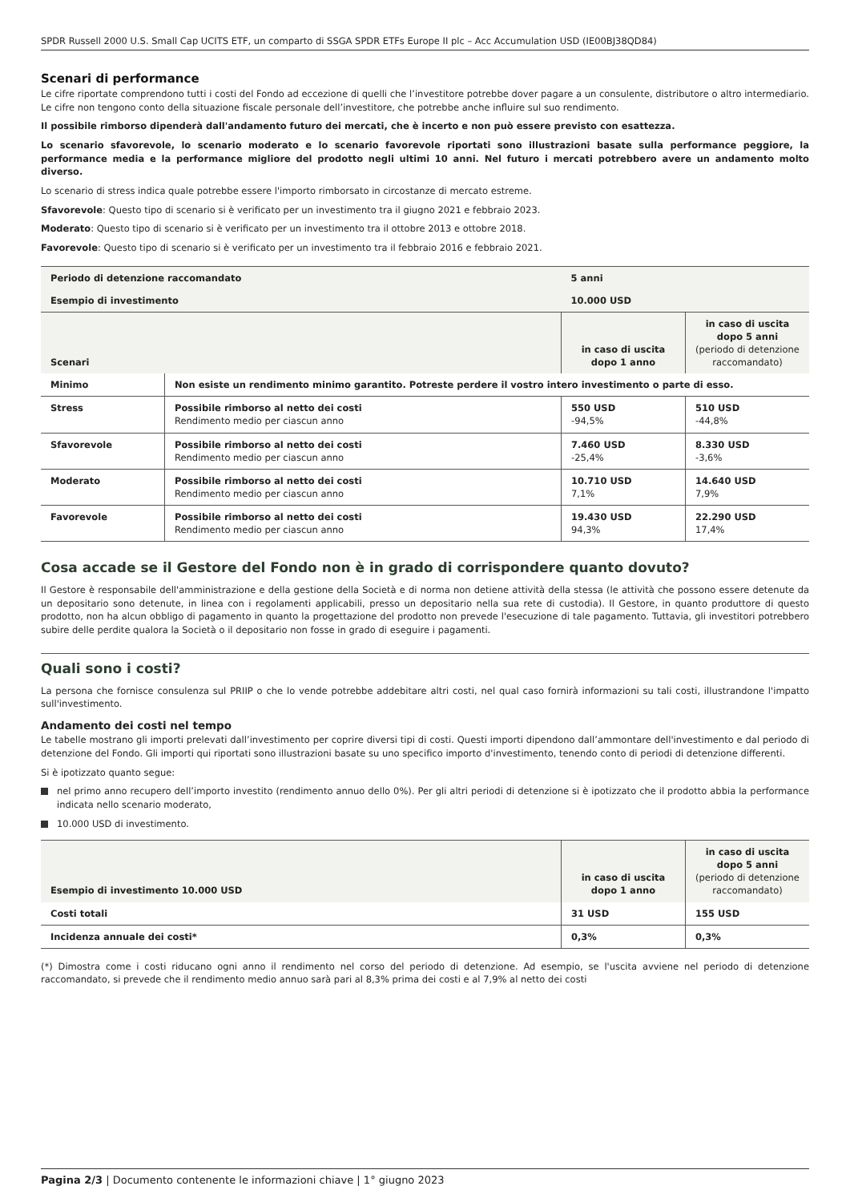SPDR Russell 2000 U.S. Small Cap UCITS ETF, un comparto di SSGA SPDR ETFs Europe II plc – Acc Accumulation USD (IE00BJ38QD84)
Scenari di performance
Le cifre riportate comprendono tutti i costi del Fondo ad eccezione di quelli che l’investitore potrebbe dover pagare a un consulente, distributore o altro intermediario. Le cifre non tengono conto della situazione fiscale personale dell’investitore, che potrebbe anche influire sul suo rendimento.
Il possibile rimborso dipenderà dall'andamento futuro dei mercati, che è incerto e non può essere previsto con esattezza.
Lo scenario sfavorevole, lo scenario moderato e lo scenario favorevole riportati sono illustrazioni basate sulla performance peggiore, la performance media e la performance migliore del prodotto negli ultimi 10 anni. Nel futuro i mercati potrebbero avere un andamento molto diverso.
Lo scenario di stress indica quale potrebbe essere l'importo rimborsato in circostanze di mercato estreme.
Sfavorevole: Questo tipo di scenario si è verificato per un investimento tra il giugno 2021 e febbraio 2023.
Moderato: Questo tipo di scenario si è verificato per un investimento tra il ottobre 2013 e ottobre 2018.
Favorevole: Questo tipo di scenario si è verificato per un investimento tra il febbraio 2016 e febbraio 2021.
| Periodo di detenzione raccomandato | | 5 anni | |
| Esempio di investimento | | 10.000 USD | |
| Scenari | | in caso di uscita dopo 1 anno | in caso di uscita dopo 5 anni (periodo di detenzione raccomandato) |
| Minimo | Non esiste un rendimento minimo garantito. Potreste perdere il vostro intero investimento o parte di esso. | | |
| Stress | Possibile rimborso al netto dei costi Rendimento medio per ciascun anno | 550 USD -94,5% | 510 USD -44,8% |
| Sfavorevole | Possibile rimborso al netto dei costi Rendimento medio per ciascun anno | 7.460 USD -25,4% | 8.330 USD -3,6% |
| Moderato | Possibile rimborso al netto dei costi Rendimento medio per ciascun anno | 10.710 USD 7,1% | 14.640 USD 7,9% |
| Favorevole | Possibile rimborso al netto dei costi Rendimento medio per ciascun anno | 19.430 USD 94,3% | 22.290 USD 17,4% |
Cosa accade se il Gestore del Fondo non è in grado di corrispondere quanto dovuto?
Il Gestore è responsabile dell'amministrazione e della gestione della Società e di norma non detiene attività della stessa (le attività che possono essere detenute da un depositario sono detenute, in linea con i regolamenti applicabili, presso un depositario nella sua rete di custodia). Il Gestore, in quanto produttore di questo prodotto, non ha alcun obbligo di pagamento in quanto la progettazione del prodotto non prevede l'esecuzione di tale pagamento. Tuttavia, gli investitori potrebbero subire delle perdite qualora la Società o il depositario non fosse in grado di eseguire i pagamenti.
Quali sono i costi?
La persona che fornisce consulenza sul PRIIP o che lo vende potrebbe addebitare altri costi, nel qual caso fornirà informazioni su tali costi, illustrandone l'impatto sull'investimento.
Andamento dei costi nel tempo
Le tabelle mostrano gli importi prelevati dall’investimento per coprire diversi tipi di costi. Questi importi dipendono dall’ammontare dell'investimento e dal periodo di detenzione del Fondo. Gli importi qui riportati sono illustrazioni basate su uno specifico importo d'investimento, tenendo conto di periodi di detenzione differenti.
Si è ipotizzato quanto segue:
nel primo anno recupero dell’importo investito (rendimento annuo dello 0%). Per gli altri periodi di detenzione si è ipotizzato che il prodotto abbia la performance indicata nello scenario moderato,
10.000 USD di investimento.
| Esempio di investimento 10.000 USD | in caso di uscita dopo 1 anno | in caso di uscita dopo 5 anni (periodo di detenzione raccomandato) |
| --- | --- | --- |
| Costi totali | 31 USD | 155 USD |
| Incidenza annuale dei costi* | 0,3% | 0,3% |
(*) Dimostra come i costi riducano ogni anno il rendimento nel corso del periodo di detenzione. Ad esempio, se l'uscita avviene nel periodo di detenzione raccomandato, si prevede che il rendimento medio annuo sarà pari al 8,3% prima dei costi e al 7,9% al netto dei costi
Pagina 2/3 | Documento contenente le informazioni chiave | 1° giugno 2023